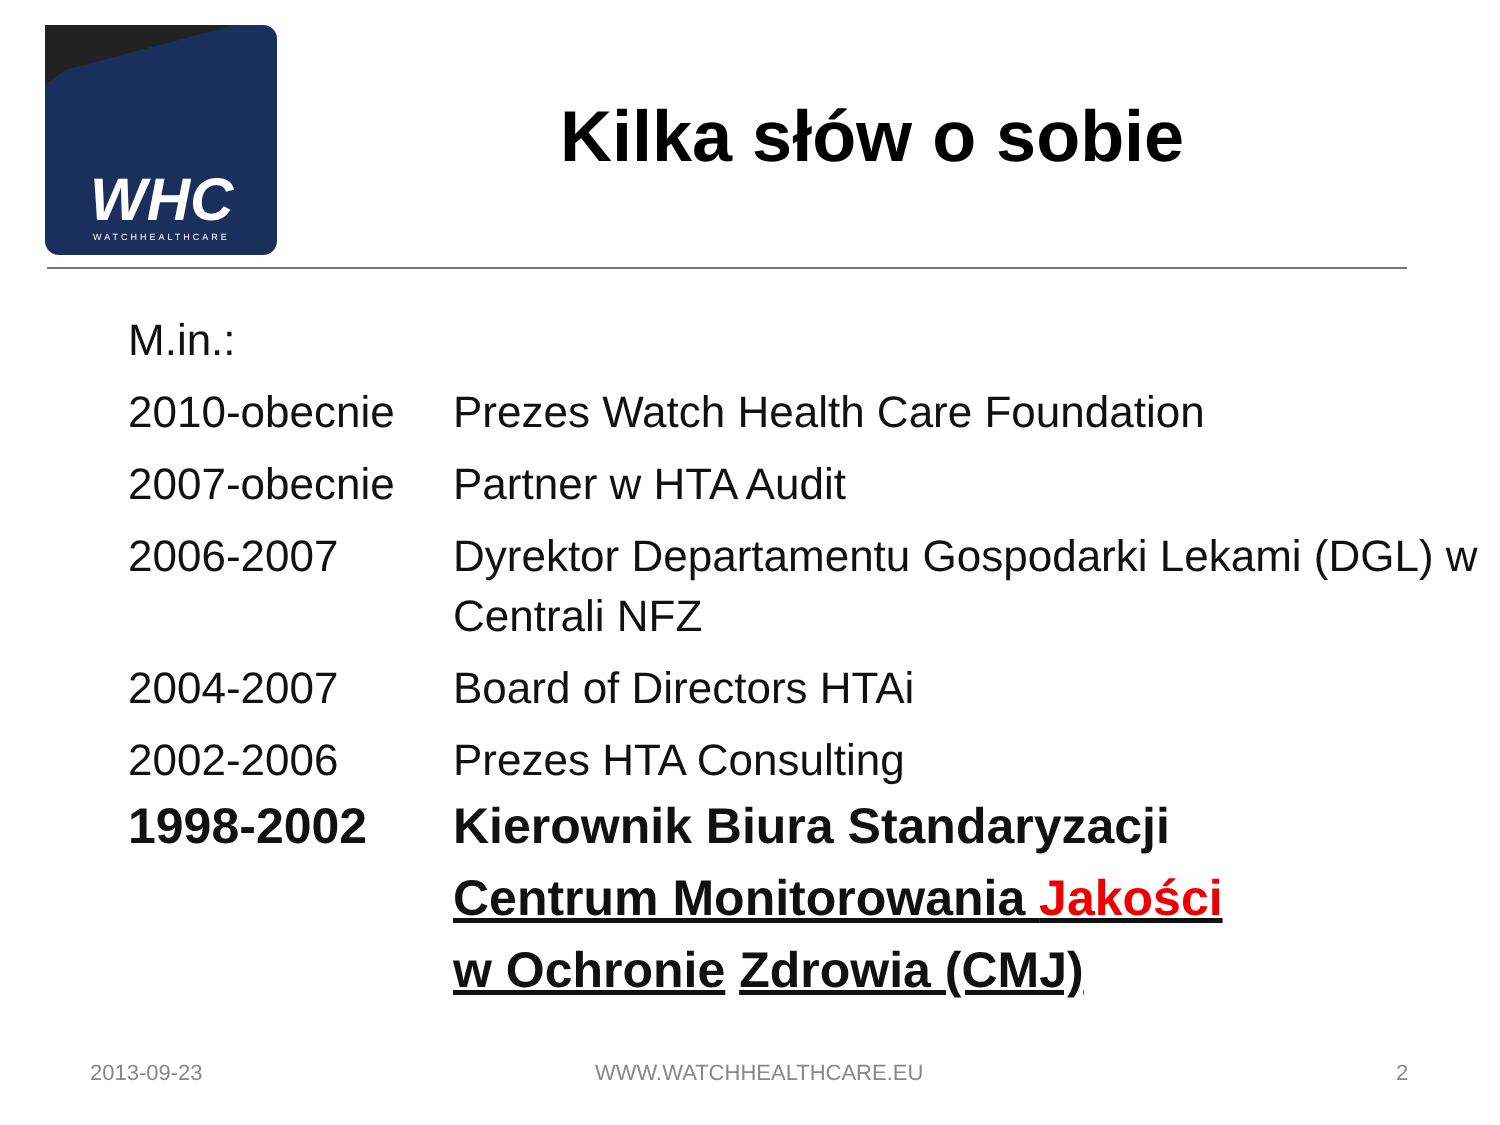WHC
WATCHHEALTHCARE
Kilka słów o sobie
M.in.:
| 2010-obecnie | Prezes Watch Health Care Foundation |
| 2007-obecnie | Partner w HTA Audit |
| 2006-2007 | Dyrektor Departamentu Gospodarki Lekami (DGL) w Centrali NFZ |
| 2004-2007 | Board of Directors HTAi |
| 2002-2006 | Prezes HTA Consulting |
| 1998-2002 | Kierownik Biura Standaryzacji Centrum Monitorowania Jakości w Ochronie Zdrowia (CMJ) |
2013-09-23 WWW.WATCHHEALTHCARE.EU 2